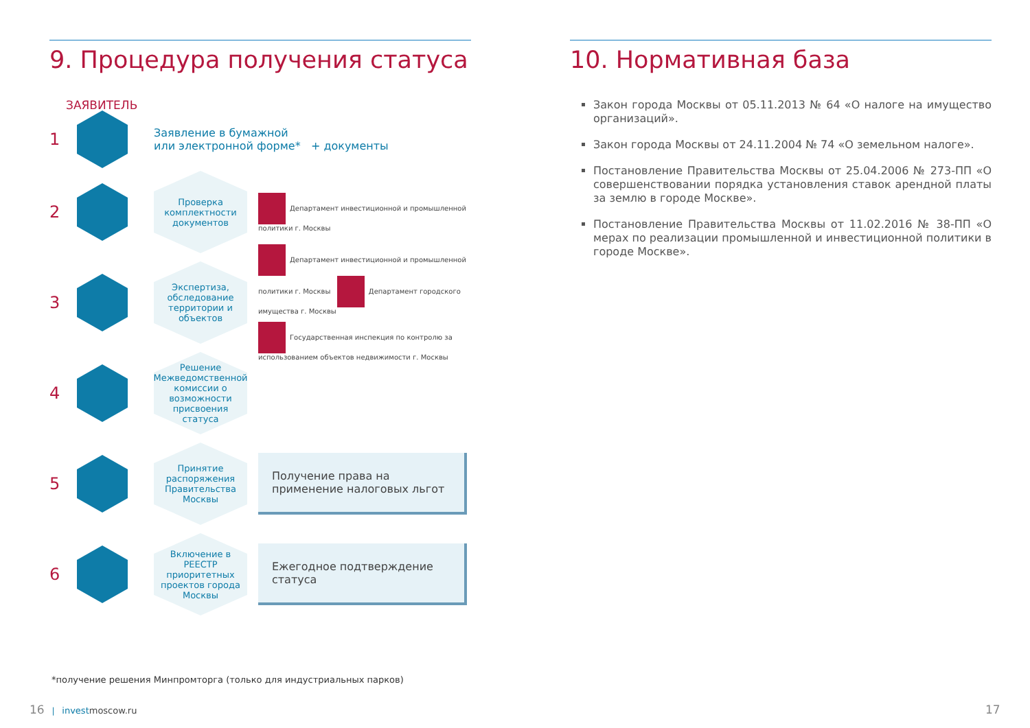9. Процедура получения статуса
ЗАЯВИТЕЛЬ
1
Заявление в бумажной
или электронной форме* + документы
2
Проверка комплектности документов
Департамент инвестиционной и промышленной политики г. Москвы
3
Экспертиза, обследование территории и объектов
Департамент инвестиционной и промышленной политики г. Москвы Департамент городского имущества г. Москвы
Государственная инспекция по контролю за использованием объектов недвижимости г. Москвы
4
Решение Межведомственной комиссии о возможности присвоения статуса
5
Принятие распоряжения Правительства Москвы
Получение права на применение налоговых льгот
6
Включение в РЕЕСТР приоритетных проектов города Москвы
Ежегодное подтверждение статуса
*получение решения Минпромторга (только для индустриальных парков)
16 | invest moscow.ru
10. Нормативная база
Закон города Москвы от 05.11.2013 № 64 «О налоге на имущество организаций».
Закон города Москвы от 24.11.2004 № 74 «О земельном налоге».
Постановление Правительства Москвы от 25.04.2006 № 273-ПП «О совершенствовании порядка установления ставок арендной платы за землю в городе Москве».
Постановление Правительства Москвы от 11.02.2016 № 38-ПП «О мерах по реализации промышленной и инвестиционной политики в городе Москве».
17